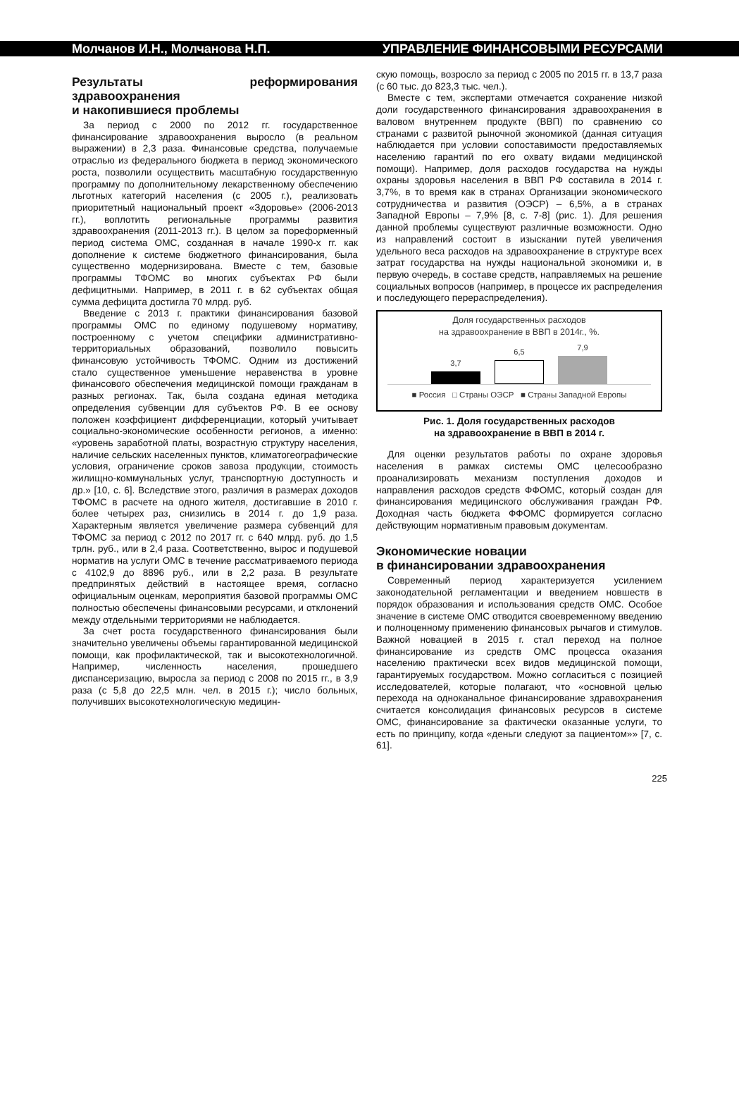Молчанов И.Н., Молчанова Н.П. УПРАВЛЕНИЕ ФИНАНСОВЫМИ РЕСУРСАМИ
Результаты реформирования здравоохранения
и накопившиеся проблемы
За период с 2000 по 2012 гг. государственное финансирование здравоохранения выросло (в реальном выражении) в 2,3 раза. Финансовые средства, получаемые отраслью из федерального бюджета в период экономического роста, позволили осуществить масштабную государственную программу по дополнительному лекарственному обеспечению льготных категорий населения (с 2005 г.), реализовать приоритетный национальный проект «Здоровье» (2006-2013 гг.), воплотить региональные программы развития здравоохранения (2011-2013 гг.). В целом за пореформенный период система ОМС, созданная в начале 1990-х гг. как дополнение к системе бюджетного финансирования, была существенно модернизирована. Вместе с тем, базовые программы ТФОМС во многих субъектах РФ были дефицитными. Например, в 2011 г. в 62 субъектах общая сумма дефицита достигла 70 млрд. руб.
Введение с 2013 г. практики финансирования базовой программы ОМС по единому подушевому нормативу, построенному с учетом специфики административно-территориальных образований, позволило повысить финансовую устойчивость ТФОМС. Одним из достижений стало существенное уменьшение неравенства в уровне финансового обеспечения медицинской помощи гражданам в разных регионах. Так, была создана единая методика определения субвенции для субъектов РФ. В ее основу положен коэффициент дифференциации, который учитывает социально-экономические особенности регионов, а именно: «уровень заработной платы, возрастную структуру населения, наличие сельских населенных пунктов, климатогеографические условия, ограничение сроков завоза продукции, стоимость жилищно-коммунальных услуг, транспортную доступность и др.» [10, с. 6]. Вследствие этого, различия в размерах доходов ТФОМС в расчете на одного жителя, достигавшие в 2010 г. более четырех раз, снизились в 2014 г. до 1,9 раза. Характерным является увеличение размера субвенций для ТФОМС за период с 2012 по 2017 гг. с 640 млрд. руб. до 1,5 трлн. руб., или в 2,4 раза. Соответственно, вырос и подушевой норматив на услуги ОМС в течение рассматриваемого периода с 4102,9 до 8896 руб., или в 2,2 раза. В результате предпринятых действий в настоящее время, согласно официальным оценкам, мероприятия базовой программы ОМС полностью обеспечены финансовыми ресурсами, и отклонений между отдельными территориями не наблюдается.
За счет роста государственного финансирования были значительно увеличены объемы гарантированной медицинской помощи, как профилактической, так и высокотехнологичной. Например, численность населения, прошедшего диспансеризацию, выросла за период с 2008 по 2015 гг., в 3,9 раза (с 5,8 до 22,5 млн. чел. в 2015 г.); число больных, получивших высокотехнологическую медицин-
скую помощь, возросло за период с 2005 по 2015 гг. в 13,7 раза (с 60 тыс. до 823,3 тыс. чел.).
Вместе с тем, экспертами отмечается сохранение низкой доли государственного финансирования здравоохранения в валовом внутреннем продукте (ВВП) по сравнению со странами с развитой рыночной экономикой (данная ситуация наблюдается при условии сопоставимости предоставляемых населению гарантий по его охвату видами медицинской помощи). Например, доля расходов государства на нужды охраны здоровья населения в ВВП РФ составила в 2014 г. 3,7%, в то время как в странах Организации экономического сотрудничества и развития (ОЭСР) – 6,5%, а в странах Западной Европы – 7,9% [8, с. 7-8] (рис. 1). Для решения данной проблемы существуют различные возможности. Одно из направлений состоит в изыскании путей увеличения удельного веса расходов на здравоохранение в структуре всех затрат государства на нужды национальной экономики и, в первую очередь, в составе средств, направляемых на решение социальных вопросов (например, в процессе их распределения и последующего перераспределения).
Доля государственных расходов
на здравоохранение в ВВП в 2014г., %.
3,7
6,5
7,9
■ Россия □ Страны ОЭСР ■ Страны Западной Европы
Рис. 1. Доля государственных расходов
на здравоохранение в ВВП в 2014 г.
Для оценки результатов работы по охране здоровья населения в рамках системы ОМС целесообразно проанализировать механизм поступления доходов и направления расходов средств ФФОМС, который создан для финансирования медицинского обслуживания граждан РФ. Доходная часть бюджета ФФОМС формируется согласно действующим нормативным правовым документам.
Экономические новации
в финансировании здравоохранения
Современный период характеризуется усилением законодательной регламентации и введением новшеств в порядок образования и использования средств ОМС. Особое значение в системе ОМС отводится своевременному введению и полноценному применению финансовых рычагов и стимулов. Важной новацией в 2015 г. стал переход на полное финансирование из средств ОМС процесса оказания населению практически всех видов медицинской помощи, гарантируемых государством. Можно согласиться с позицией исследователей, которые полагают, что «основной целью перехода на одноканальное финансирование здравохранения считается консолидация финансовых ресурсов в системе ОМС, финансирование за фактически оказанные услуги, то есть по принципу, когда «деньги следуют за пациентом»» [7, с. 61].
225